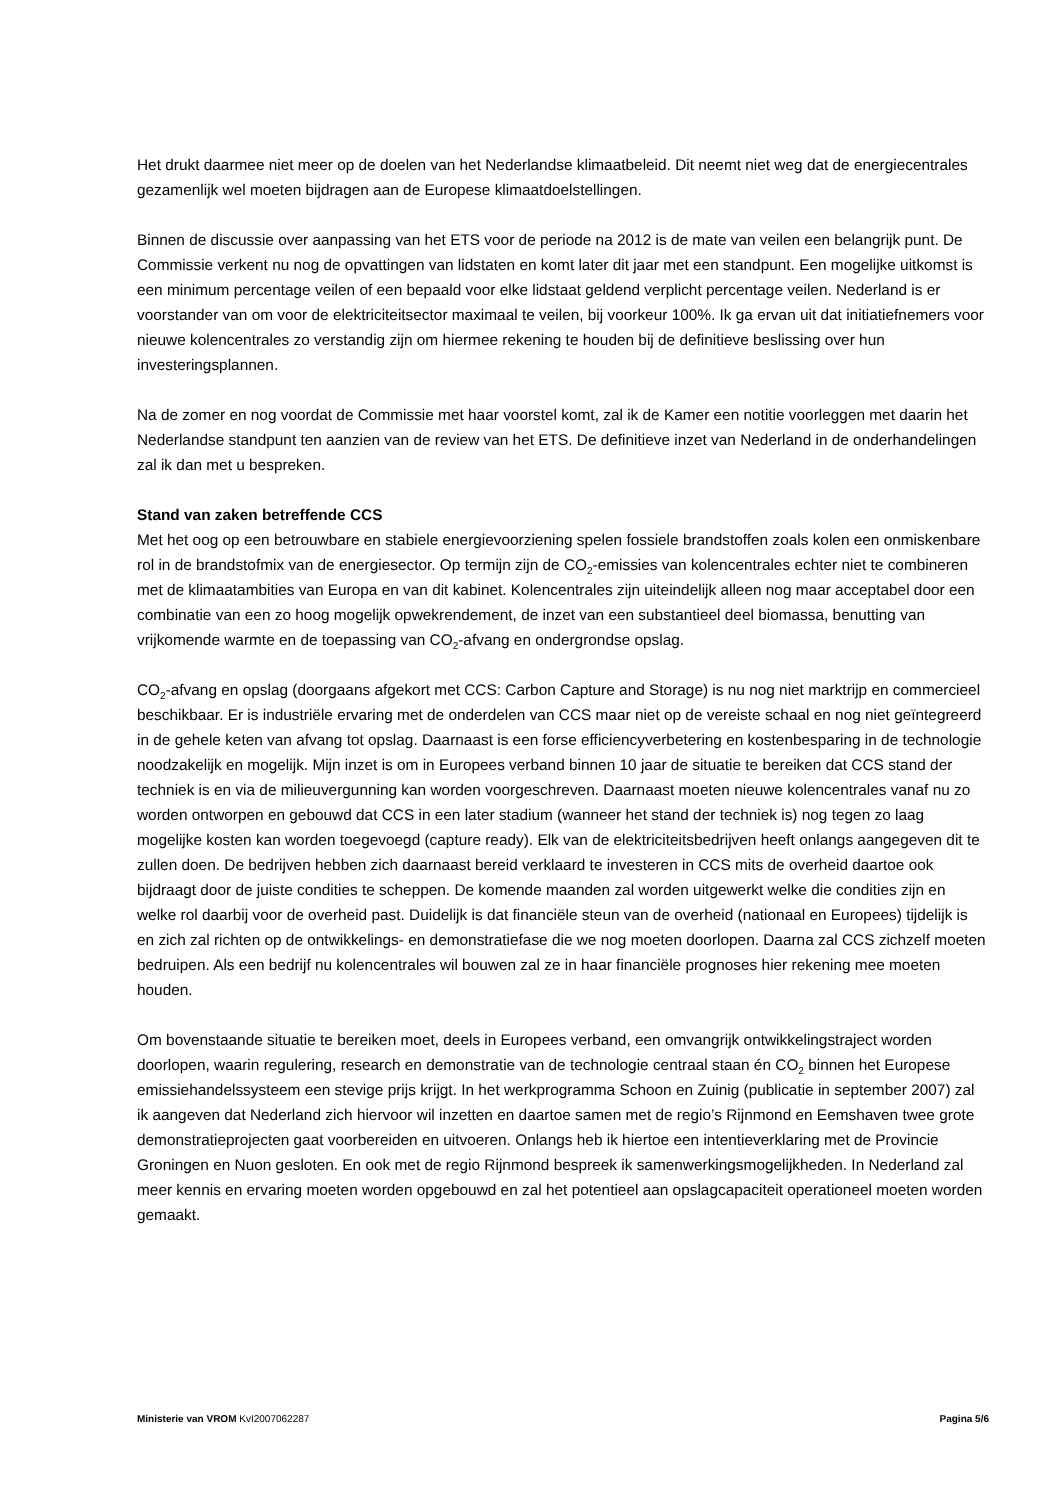Het drukt daarmee niet meer op de doelen van het Nederlandse klimaatbeleid. Dit neemt niet weg dat de energiecentrales gezamenlijk wel moeten bijdragen aan de Europese klimaatdoelstellingen.
Binnen de discussie over aanpassing van het ETS voor de periode na 2012 is de mate van veilen een belangrijk punt. De Commissie verkent nu nog de opvattingen van lidstaten en komt later dit jaar met een standpunt. Een mogelijke uitkomst is een minimum percentage veilen of een bepaald voor elke lidstaat geldend verplicht percentage veilen. Nederland is er voorstander van om voor de elektriciteitsector maximaal te veilen, bij voorkeur 100%. Ik ga ervan uit dat initiatiefnemers voor nieuwe kolencentrales zo verstandig zijn om hiermee rekening te houden bij de definitieve beslissing over hun investeringsplannen.
Na de zomer en nog voordat de Commissie met haar voorstel komt, zal ik de Kamer een notitie voorleggen met daarin het Nederlandse standpunt ten aanzien van de review van het ETS. De definitieve inzet van Nederland in de onderhandelingen zal ik dan met u bespreken.
Stand van zaken betreffende CCS
Met het oog op een betrouwbare en stabiele energievoorziening spelen fossiele brandstoffen zoals kolen een onmiskenbare rol in de brandstofmix van de energiesector. Op termijn zijn de CO<sub>2</sub>-emissies van kolencentrales echter niet te combineren met de klimaatambities van Europa en van dit kabinet. Kolencentrales zijn uiteindelijk alleen nog maar acceptabel door een combinatie van een zo hoog mogelijk opwekrendement, de inzet van een substantieel deel biomassa, benutting van vrijkomende warmte en de toepassing van CO<sub>2</sub>-afvang en ondergrondse opslag.
CO<sub>2</sub>-afvang en opslag (doorgaans afgekort met CCS: Carbon Capture and Storage) is nu nog niet marktrijp en commercieel beschikbaar. Er is industriële ervaring met de onderdelen van CCS maar niet op de vereiste schaal en nog niet geïntegreerd in de gehele keten van afvang tot opslag. Daarnaast is een forse efficiencyverbetering en kostenbesparing in de technologie noodzakelijk en mogelijk. Mijn inzet is om in Europees verband binnen 10 jaar de situatie te bereiken dat CCS stand der techniek is en via de milieuvergunning kan worden voorgeschreven. Daarnaast moeten nieuwe kolencentrales vanaf nu zo worden ontworpen en gebouwd dat CCS in een later stadium (wanneer het stand der techniek is) nog tegen zo laag mogelijke kosten kan worden toegevoegd (capture ready). Elk van de elektriciteitsbedrijven heeft onlangs aangegeven dit te zullen doen. De bedrijven hebben zich daarnaast bereid verklaard te investeren in CCS mits de overheid daartoe ook bijdraagt door de juiste condities te scheppen. De komende maanden zal worden uitgewerkt welke die condities zijn en welke rol daarbij voor de overheid past. Duidelijk is dat financiële steun van de overheid (nationaal en Europees) tijdelijk is en zich zal richten op de ontwikkelings- en demonstratiefase die we nog moeten doorlopen. Daarna zal CCS zichzelf moeten bedruipen. Als een bedrijf nu kolencentrales wil bouwen zal ze in haar financiële prognoses hier rekening mee moeten houden.
Om bovenstaande situatie te bereiken moet, deels in Europees verband, een omvangrijk ontwikkelingstraject worden doorlopen, waarin regulering, research en demonstratie van de technologie centraal staan én CO<sub>2</sub> binnen het Europese emissiehandelssysteem een stevige prijs krijgt. In het werkprogramma Schoon en Zuinig (publicatie in september 2007) zal ik aangeven dat Nederland zich hiervoor wil inzetten en daartoe samen met de regio’s Rijnmond en Eemshaven twee grote demonstratieprojecten gaat voorbereiden en uitvoeren. Onlangs heb ik hiertoe een intentieverklaring met de Provincie Groningen en Nuon gesloten. En ook met de regio Rijnmond bespreek ik samenwerkingsmogelijkheden. In Nederland zal meer kennis en ervaring moeten worden opgebouwd en zal het potentieel aan opslagcapaciteit operationeel moeten worden gemaakt.
Ministerie van VROM KvI2007062287 Pagina 5/6